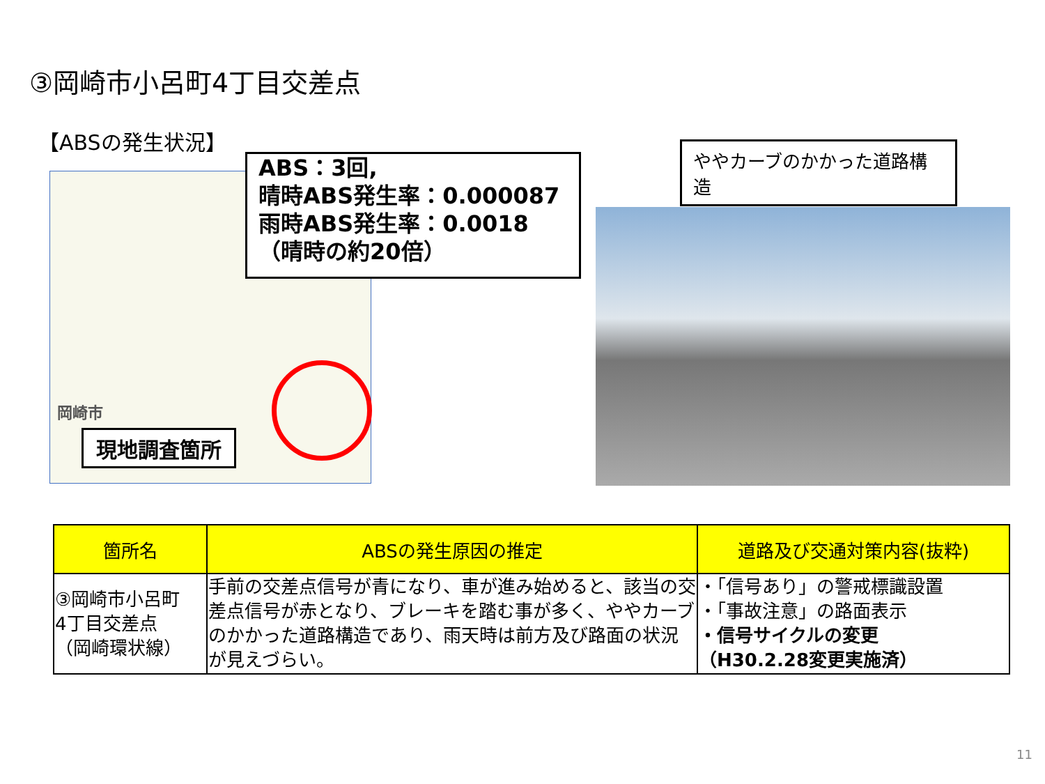③岡崎市小呂町4丁目交差点
【ABSの発生状況】
岡崎市
ABS：3回,
晴時ABS発生率：0.000087
雨時ABS発生率：0.0018
（晴時の約20倍）
現地調査箇所
ややカーブのかかった道路構造
| 箇所名 | ABSの発生原因の推定 | 道路及び交通対策内容(抜粋) |
| --- | --- | --- |
| ③岡崎市小呂町 4丁目交差点 （岡崎環状線） | 手前の交差点信号が青になり、車が進み始めると、該当の交差点信号が赤となり、ブレーキを踏む事が多く、ややカーブのかかった道路構造であり、雨天時は前方及び路面の状況が見えづらい。 | ・「信号あり」の警戒標識設置 ・「事故注意」の路面表示 ・信号サイクルの変更 （H30.2.28変更実施済） |
11